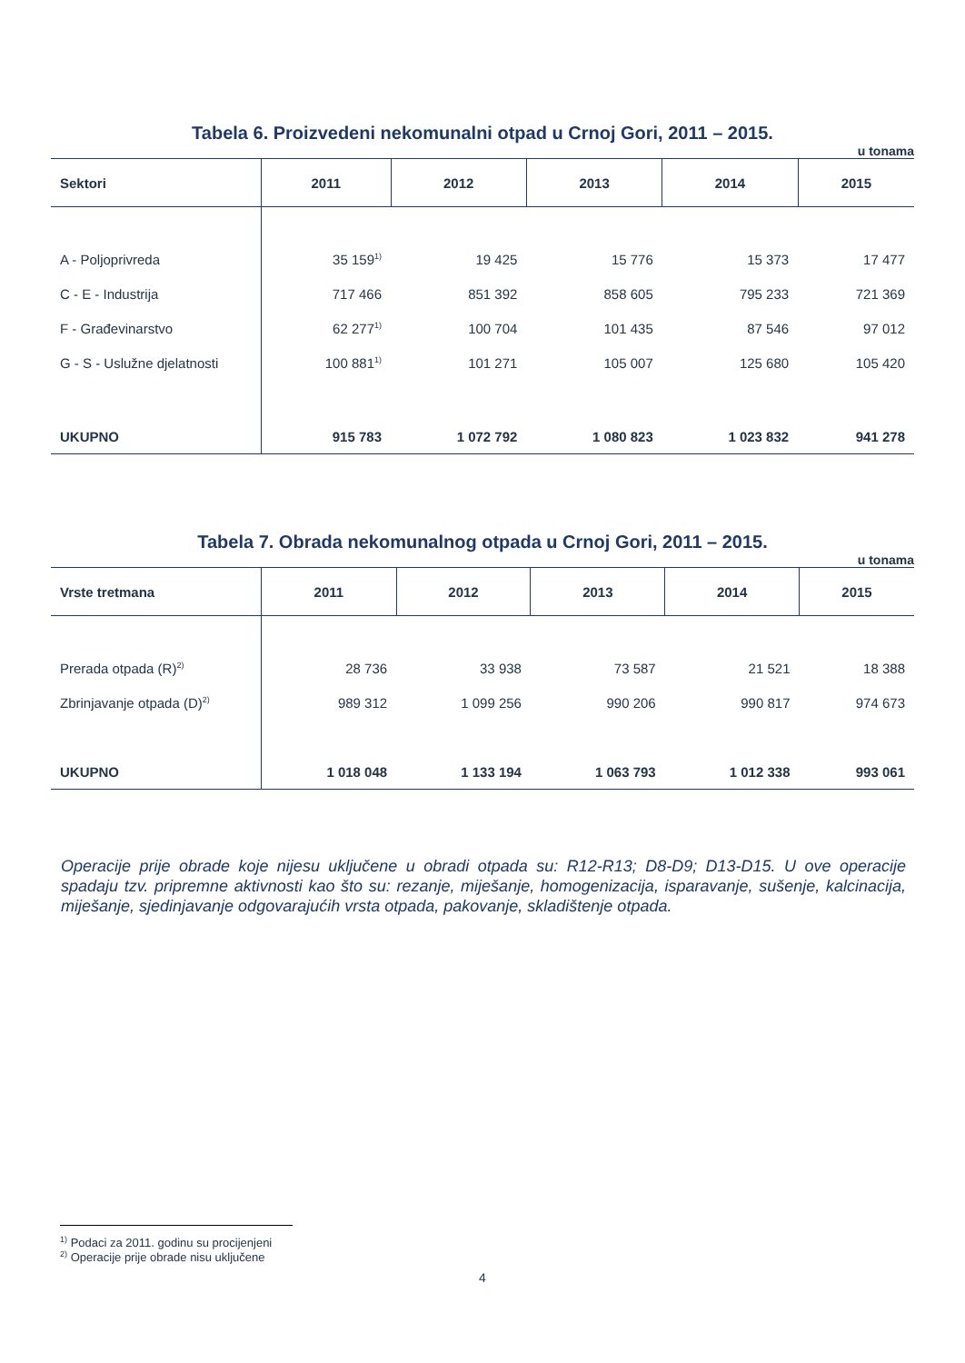Tabela 6. Proizvedeni nekomunalni otpad u Crnoj Gori, 2011 – 2015.
u tonama
| Sektori | 2011 | 2012 | 2013 | 2014 | 2015 |
| --- | --- | --- | --- | --- | --- |
| A - Poljoprivreda | 35 159<sup>1)</sup> | 19 425 | 15 776 | 15 373 | 17 477 |
| C - E - Industrija | 717 466 | 851 392 | 858 605 | 795 233 | 721 369 |
| F - Građevinarstvo | 62 277<sup>1)</sup> | 100 704 | 101 435 | 87 546 | 97 012 |
| G - S - Uslužne djelatnosti | 100 881<sup>1)</sup> | 101 271 | 105 007 | 125 680 | 105 420 |
| UKUPNO | 915 783 | 1 072 792 | 1 080 823 | 1 023 832 | 941 278 |
Tabela 7. Obrada nekomunalnog otpada u Crnoj Gori, 2011 – 2015.
u tonama
| Vrste tretmana | 2011 | 2012 | 2013 | 2014 | 2015 |
| --- | --- | --- | --- | --- | --- |
| Prerada otpada (R)<sup>2)</sup> | 28 736 | 33 938 | 73 587 | 21 521 | 18 388 |
| Zbrinjavanje otpada (D)<sup>2)</sup> | 989 312 | 1 099 256 | 990 206 | 990 817 | 974 673 |
| UKUPNO | 1 018 048 | 1 133 194 | 1 063 793 | 1 012 338 | 993 061 |
Operacije prije obrade koje nijesu uključene u obradi otpada su: R12-R13; D8-D9; D13-D15. U ove operacije spadaju tzv. pripremne aktivnosti kao što su: rezanje, miješanje, homogenizacija, isparavanje, sušenje, kalcinacija, miješanje, sjedinjavanje odgovarajućih vrsta otpada, pakovanje, skladištenje otpada.
<sup>1)</sup> Podaci za 2011. godinu su procijenjeni
<sup>2)</sup> Operacije prije obrade nisu uključene
4